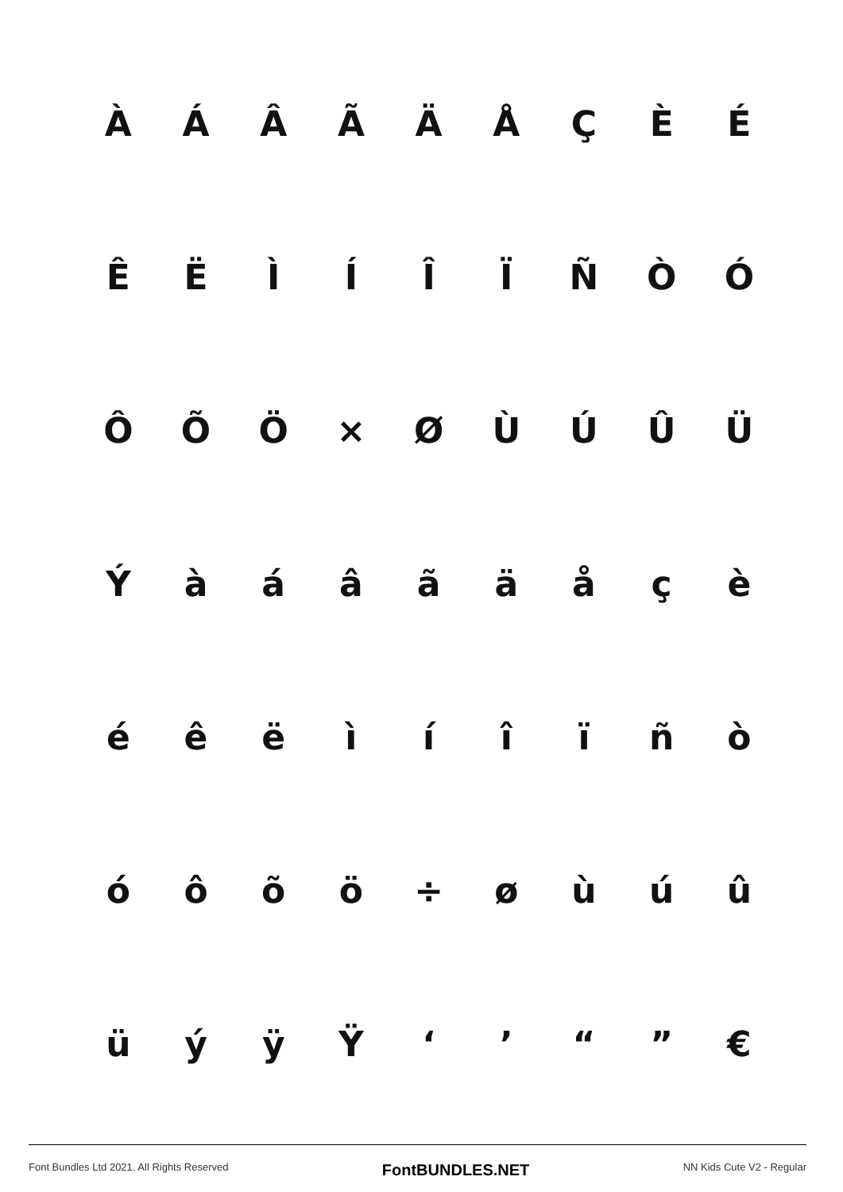À Á Â Ã Ä Å Ç È É
Ê Ë Ì Í Î Ï Ñ Ò Ó
Ô Õ Ö × Ø Ù Ú Û Ü
Ý à á â ã ä å ç è
é ê ë ì í î ï ñ ò
ó ô õ ö ÷ ø ù ú û
ü ý ÿ Ÿ ‘ ’ “ ” €
Font Bundles Ltd 2021. All Rights Reserved FontBUNDLES.NET NN Kids Cute V2 - Regular